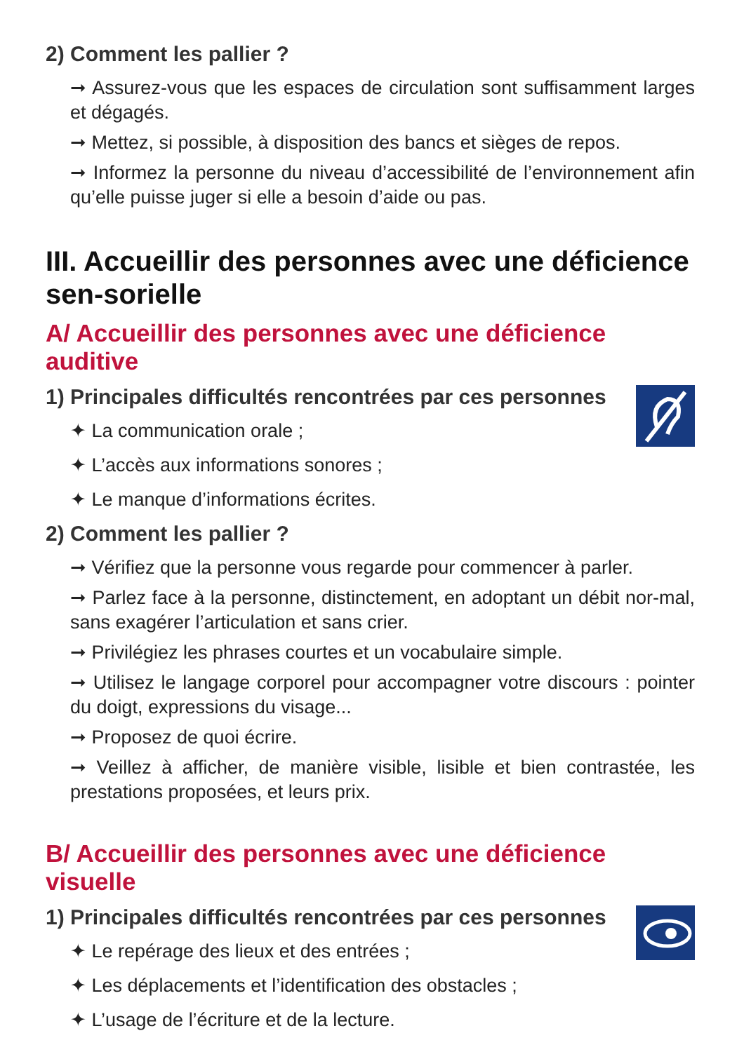2) Comment les pallier ?
➞ Assurez-vous que les espaces de circulation sont suffisamment larges et dégagés.
➞ Mettez, si possible, à disposition des bancs et sièges de repos.
➞ Informez la personne du niveau d’accessibilité de l’environnement afin qu’elle puisse juger si elle a besoin d’aide ou pas.
III. Accueillir des personnes avec une déficience sen-sorielle
A/ Accueillir des personnes avec une déficience auditive
1) Principales difficultés rencontrées par ces personnes
✦ La communication orale ;
✦ L’accès aux informations sonores ;
✦ Le manque d’informations écrites.
2) Comment les pallier ?
➞ Vérifiez que la personne vous regarde pour commencer à parler.
➞ Parlez face à la personne, distinctement, en adoptant un débit nor-mal, sans exagérer l’articulation et sans crier.
➞ Privilégiez les phrases courtes et un vocabulaire simple.
➞ Utilisez le langage corporel pour accompagner votre discours : pointer du doigt, expressions du visage...
➞ Proposez de quoi écrire.
➞ Veillez à afficher, de manière visible, lisible et bien contrastée, les prestations proposées, et leurs prix.
B/ Accueillir des personnes avec une déficience visuelle
1) Principales difficultés rencontrées par ces personnes
✦ Le repérage des lieux et des entrées ;
✦ Les déplacements et l’identification des obstacles ;
✦ L’usage de l’écriture et de la lecture.